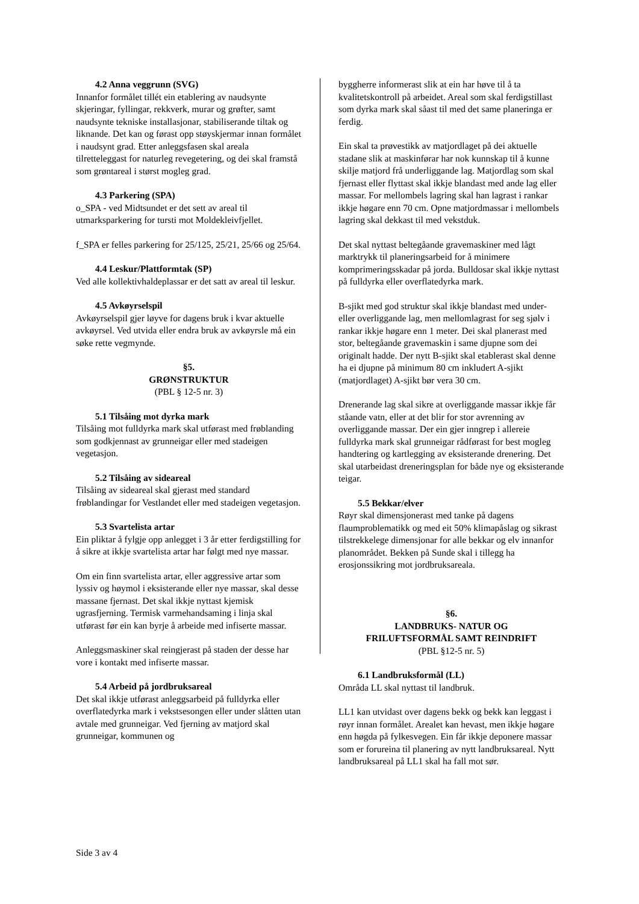4.2 Anna veggrunn (SVG)
Innanfor formålet tillét ein etablering av naudsynte skjeringar, fyllingar, rekkverk, murar og grøfter, samt naudsynte tekniske installasjonar, stabiliserande tiltak og liknande. Det kan og førast opp støyskjermar innan formålet i naudsynt grad. Etter anleggsfasen skal areala tilretteleggast for naturleg revegetering, og dei skal framstå som grøntareal i størst mogleg grad.
4.3 Parkering (SPA)
o_SPA - ved Midtsundet er det sett av areal til utmarksparkering for tursti mot Moldekleivfjellet.
f_SPA er felles parkering for 25/125, 25/21, 25/66 og 25/64.
4.4 Leskur/Plattformtak (SP)
Ved alle kollektivhaldeplassar er det satt av areal til leskur.
4.5 Avkøyrselspil
Avkøyrselspil gjer løyve for dagens bruk i kvar aktuelle avkøyrsel. Ved utvida eller endra bruk av avkøyrsle må ein søke rette vegmynde.
§5.
GRØNSTRUKTUR
(PBL § 12-5 nr. 3)
5.1 Tilsåing mot dyrka mark
Tilsåing mot fulldyrka mark skal utførast med frøblanding som godkjennast av grunneigar eller med stadeigen vegetasjon.
5.2 Tilsåing av sideareal
Tilsåing av sideareal skal gjerast med standard frøblandingar for Vestlandet eller med stadeigen vegetasjon.
5.3 Svartelista artar
Ein pliktar å fylgje opp anlegget i 3 år etter ferdigstilling for å sikre at ikkje svartelista artar har følgt med nye massar.
Om ein finn svartelista artar, eller aggressive artar som lyssiv og høymol i eksisterande eller nye massar, skal desse massane fjernast. Det skal ikkje nyttast kjemisk ugrasfjerning. Termisk varmehandsaming i linja skal utførast før ein kan byrje å arbeide med infiserte massar.
Anleggsmaskiner skal reingjerast på staden der desse har vore i kontakt med infiserte massar.
5.4 Arbeid på jordbruksareal
Det skal ikkje utførast anleggsarbeid på fulldyrka eller overflatedyrka mark i vekstsesongen eller under slåtten utan avtale med grunneigar. Ved fjerning av matjord skal grunneigar, kommunen og
byggherre informerast slik at ein har høve til å ta kvalitetskontroll på arbeidet. Areal som skal ferdigstillast som dyrka mark skal såast til med det same planeringa er ferdig.
Ein skal ta prøvestikk av matjordlaget på dei aktuelle stadane slik at maskinførar har nok kunnskap til å kunne skilje matjord frå underliggande lag. Matjordlag som skal fjernast eller flyttast skal ikkje blandast med ande lag eller massar. For mellombels lagring skal han lagrast i rankar ikkje høgare enn 70 cm. Opne matjordmassar i mellombels lagring skal dekkast til med vekstduk.
Det skal nyttast beltegåande gravemaskiner med lågt marktrykk til planeringsarbeid for å minimere komprimeringsskadar på jorda. Bulldosar skal ikkje nyttast på fulldyrka eller overflatedyrka mark.
B-sjikt med god struktur skal ikkje blandast med under- eller overliggande lag, men mellomlagrast for seg sjølv i rankar ikkje høgare enn 1 meter. Dei skal planerast med stor, beltegåande gravemaskin i same djupne som dei originalt hadde. Der nytt B-sjikt skal etablerast skal denne ha ei djupne på minimum 80 cm inkludert A-sjikt (matjordlaget) A-sjikt bør vera 30 cm.
Drenerande lag skal sikre at overliggande massar ikkje får ståande vatn, eller at det blir for stor avrenning av overliggande massar. Der ein gjer inngrep i allereie fulldyrka mark skal grunneigar rådførast for best mogleg handtering og kartlegging av eksisterande drenering. Det skal utarbeidast dreneringsplan for både nye og eksisterande teigar.
5.5 Bekkar/elver
Røyr skal dimensjonerast med tanke på dagens flaumproblematikk og med eit 50% klimapåslag og sikrast tilstrekkelege dimensjonar for alle bekkar og elv innanfor planområdet. Bekken på Sunde skal i tillegg ha erosjonssikring mot jordbruksareala.
§6.
LANDBRUKS- NATUR OG
FRILUFTSFORMÅL SAMT REINDRIFT
(PBL §12-5 nr. 5)
6.1 Landbruksformål (LL)
Områda LL skal nyttast til landbruk.
LL1 kan utvidast over dagens bekk og bekk kan leggast i røyr innan formålet. Arealet kan hevast, men ikkje høgare enn høgda på fylkesvegen. Ein får ikkje deponere massar som er forureina til planering av nytt landbruksareal. Nytt landbruksareal på LL1 skal ha fall mot sør.
Side 3 av 4